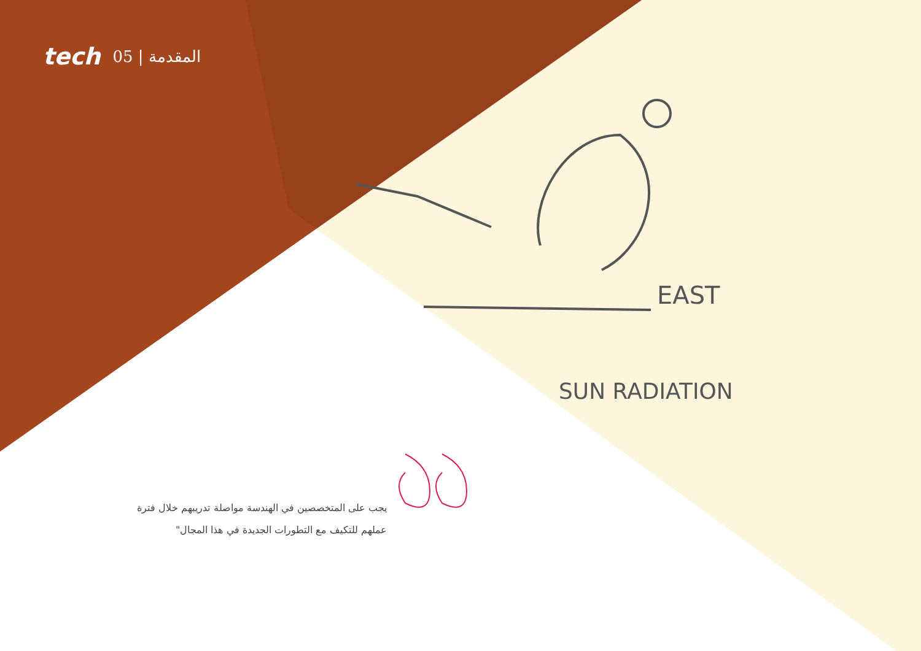EAST
SUN RADIATION
tech 05 | المقدمة
يجب على المتخصصين في الهندسة مواصلة تدريبهم خلال فترة عملهم للتكيف مع التطورات الجديدة في هذا المجال"